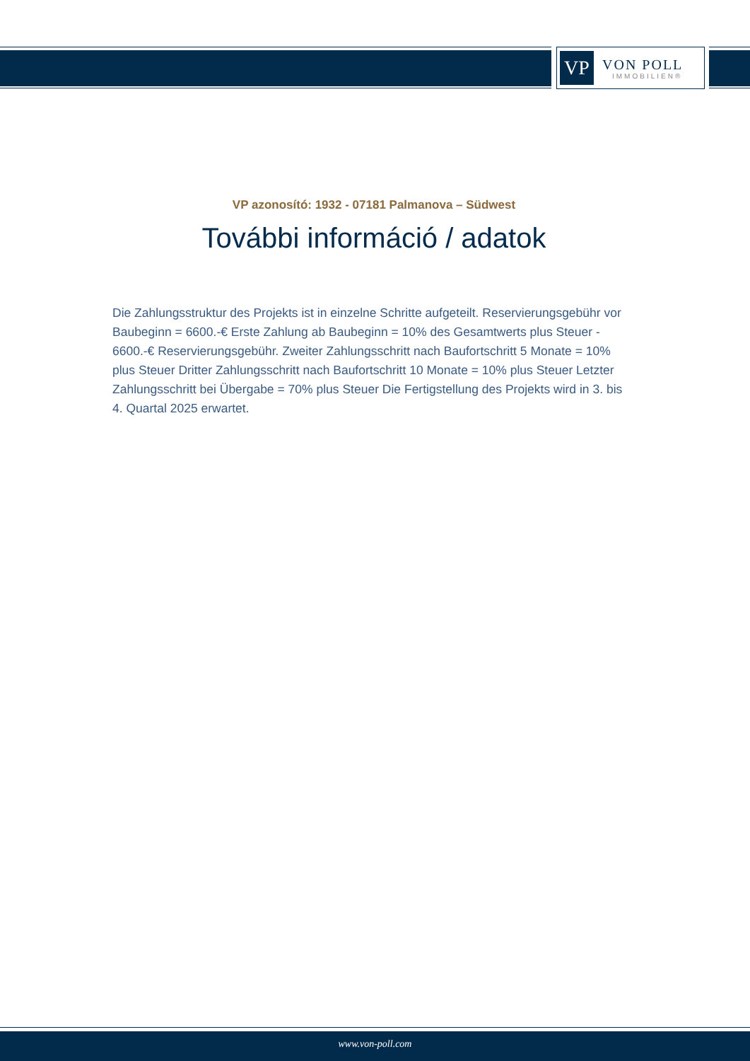VP
VON POLL
IMMOBILIEN®
VP azonosító: 1932 - 07181 Palmanova – Südwest
További információ / adatok
Die Zahlungsstruktur des Projekts ist in einzelne Schritte aufgeteilt. Reservierungsgebühr vor Baubeginn = 6600.-€ Erste Zahlung ab Baubeginn = 10% des Gesamtwerts plus Steuer - 6600.-€ Reservierungsgebühr. Zweiter Zahlungsschritt nach Baufortschritt 5 Monate = 10% plus Steuer Dritter Zahlungsschritt nach Baufortschritt 10 Monate = 10% plus Steuer Letzter Zahlungsschritt bei Übergabe = 70% plus Steuer Die Fertigstellung des Projekts wird in 3. bis 4. Quartal 2025 erwartet.
www.von-poll.com